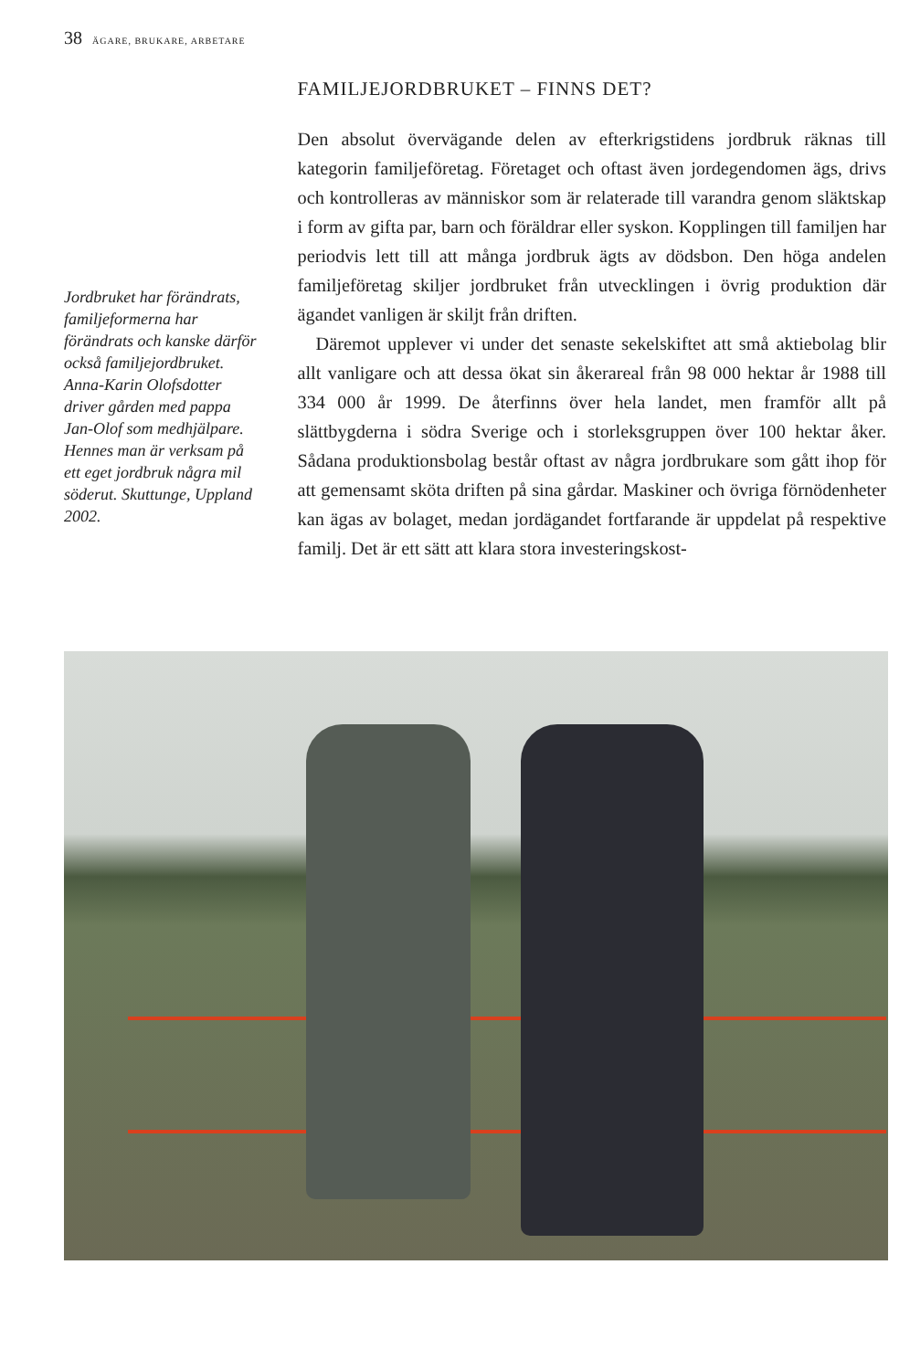38 ÄGARE, BRUKARE, ARBETARE
Jordbruket har förändrats, familjeformerna har förändrats och kanske därför också familjejordbruket. Anna-Karin Olofsdotter driver gården med pappa Jan-Olof som medhjälpare. Hennes man är verksam på ett eget jordbruk några mil söderut. Skuttunge, Uppland 2002.
FAMILJEJORDBRUKET – FINNS DET?
Den absolut övervägande delen av efterkrigstidens jordbruk räknas till kategorin familjeföretag. Företaget och oftast även jordegendomen ägs, drivs och kontrolleras av människor som är relaterade till varandra genom släktskap i form av gifta par, barn och föräldrar eller syskon. Kopplingen till familjen har periodvis lett till att många jordbruk ägts av dödsbon. Den höga andelen familjeföretag skiljer jordbruket från utvecklingen i övrig produktion där ägandet vanligen är skiljt från driften.
Däremot upplever vi under det senaste sekelskiftet att små aktiebolag blir allt vanligare och att dessa ökat sin åkerareal från 98 000 hektar år 1988 till 334 000 år 1999. De återfinns över hela landet, men framför allt på slättbygderna i södra Sverige och i storleksgruppen över 100 hektar åker. Sådana produktionsbolag består oftast av några jordbrukare som gått ihop för att gemensamt sköta driften på sina gårdar. Maskiner och övriga förnödenheter kan ägas av bolaget, medan jordägandet fortfarande är uppdelat på respektive familj. Det är ett sätt att klara stora investeringskost-